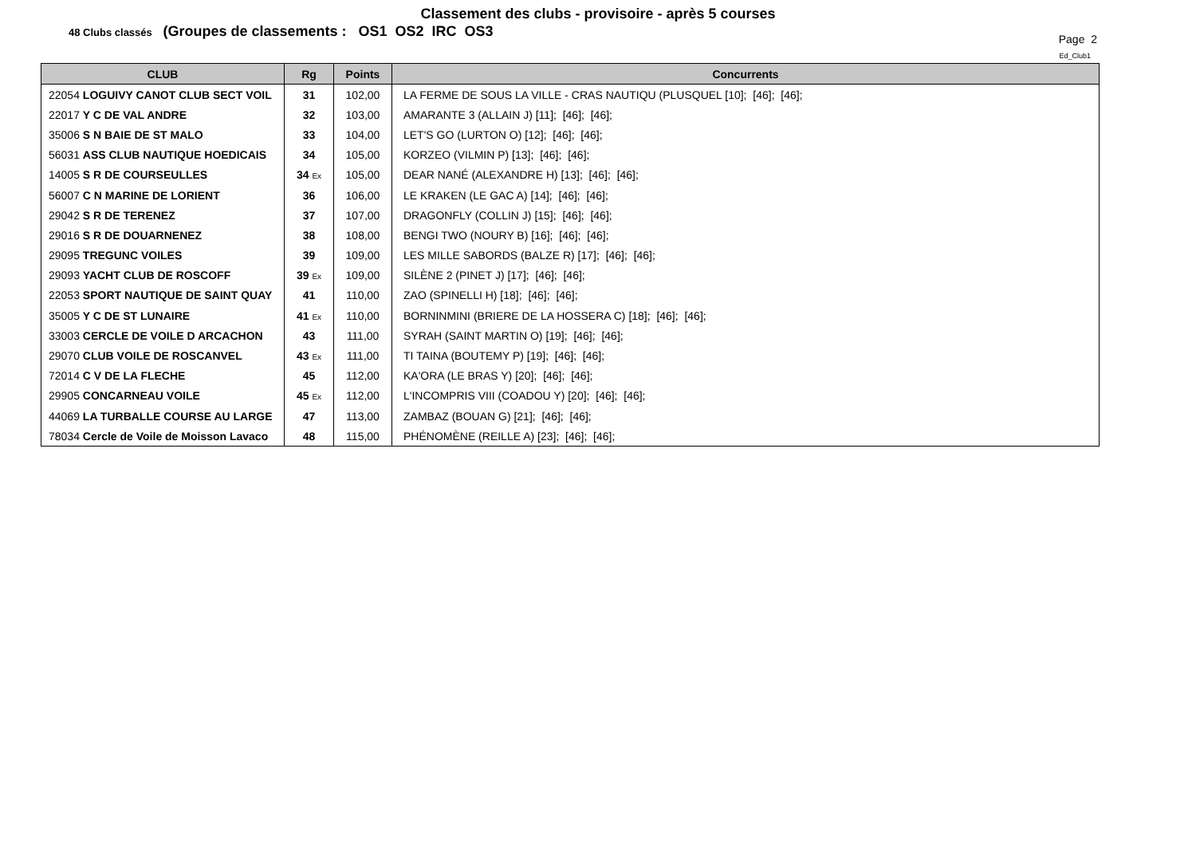Classement des clubs - provisoire - après 5 courses
48 Clubs classés (Groupes de classements : OS1 OS2 IRC OS3
Page 2
Ed_Club1
| CLUB | Rg | Points | Concurrents |
| --- | --- | --- | --- |
| 22054 LOGUIVY CANOT CLUB SECT VOIL | 31 | 102,00 | LA FERME DE SOUS LA VILLE - CRAS NAUTIQU (PLUSQUEL [10]; [46]; [46]; |
| 22017 Y C DE VAL ANDRE | 32 | 103,00 | AMARANTE 3 (ALLAIN J) [11]; [46]; [46]; |
| 35006 S N BAIE DE ST MALO | 33 | 104,00 | LET'S GO (LURTON O) [12]; [46]; [46]; |
| 56031 ASS CLUB NAUTIQUE HOEDICAIS | 34 | 105,00 | KORZEO (VILMIN P) [13]; [46]; [46]; |
| 14005 S R DE COURSEULLES | 34 Ex | 105,00 | DEAR NANÉ (ALEXANDRE H) [13]; [46]; [46]; |
| 56007 C N MARINE DE LORIENT | 36 | 106,00 | LE KRAKEN (LE GAC A) [14]; [46]; [46]; |
| 29042 S R DE TERENEZ | 37 | 107,00 | DRAGONFLY (COLLIN J) [15]; [46]; [46]; |
| 29016 S R DE DOUARNENEZ | 38 | 108,00 | BENGI TWO (NOURY B) [16]; [46]; [46]; |
| 29095 TREGUNC VOILES | 39 | 109,00 | LES MILLE SABORDS (BALZE R) [17]; [46]; [46]; |
| 29093 YACHT CLUB DE ROSCOFF | 39 Ex | 109,00 | SILÈNE 2 (PINET J) [17]; [46]; [46]; |
| 22053 SPORT NAUTIQUE DE SAINT QUAY | 41 | 110,00 | ZAO (SPINELLI H) [18]; [46]; [46]; |
| 35005 Y C DE ST LUNAIRE | 41 Ex | 110,00 | BORNINMINI (BRIERE DE LA HOSSERA C) [18]; [46]; [46]; |
| 33003 CERCLE DE VOILE D ARCACHON | 43 | 111,00 | SYRAH (SAINT MARTIN O) [19]; [46]; [46]; |
| 29070 CLUB VOILE DE ROSCANVEL | 43 Ex | 111,00 | TI TAINA (BOUTEMY P) [19]; [46]; [46]; |
| 72014 C V DE LA FLECHE | 45 | 112,00 | KA'ORA (LE BRAS Y) [20]; [46]; [46]; |
| 29905 CONCARNEAU VOILE | 45 Ex | 112,00 | L'INCOMPRIS VIII (COADOU Y) [20]; [46]; [46]; |
| 44069 LA TURBALLE COURSE AU LARGE | 47 | 113,00 | ZAMBAZ (BOUAN G) [21]; [46]; [46]; |
| 78034 Cercle de Voile de Moisson Lavaco | 48 | 115,00 | PHÉNOMÈNE (REILLE A) [23]; [46]; [46]; |